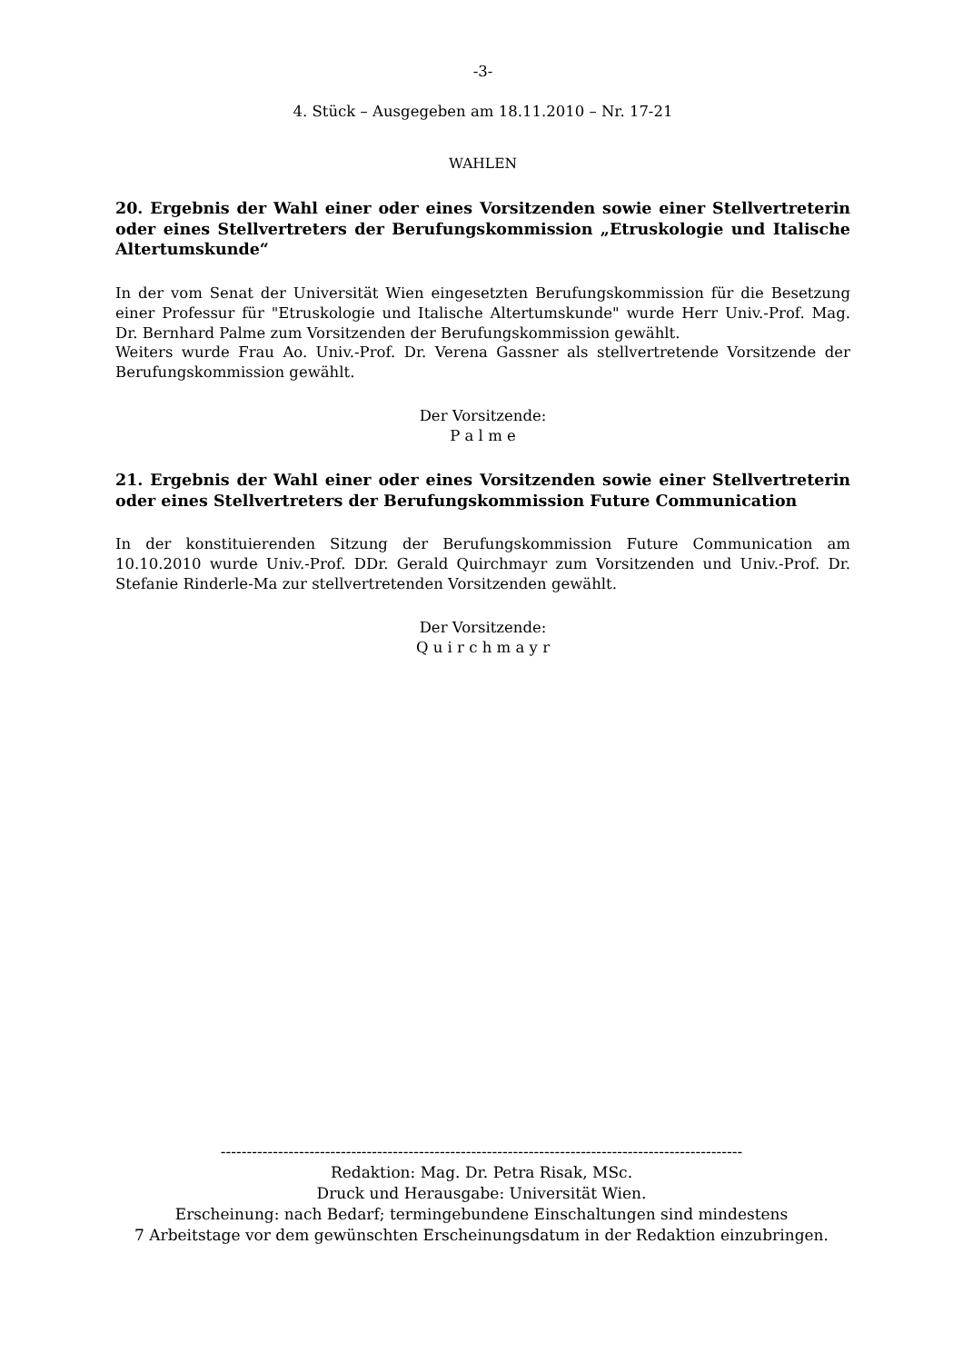-3-
4. Stück – Ausgegeben am 18.11.2010 – Nr. 17-21
WAHLEN
20. Ergebnis der Wahl einer oder eines Vorsitzenden sowie einer Stellvertreterin oder eines Stellvertreters der Berufungskommission „Etruskologie und Italische Altertumskunde“
In der vom Senat der Universität Wien eingesetzten Berufungskommission für die Besetzung einer Professur für "Etruskologie und Italische Altertumskunde" wurde Herr Univ.-Prof. Mag. Dr. Bernhard Palme zum Vorsitzenden der Berufungskommission gewählt.
Weiters wurde Frau Ao. Univ.-Prof. Dr. Verena Gassner als stellvertretende Vorsitzende der Berufungskommission gewählt.
Der Vorsitzende:
P a l m e
21. Ergebnis der Wahl einer oder eines Vorsitzenden sowie einer Stellvertreterin oder eines Stellvertreters der Berufungskommission Future Communication
In der konstituierenden Sitzung der Berufungskommission Future Communication am 10.10.2010 wurde Univ.-Prof. DDr. Gerald Quirchmayr zum Vorsitzenden und Univ.-Prof. Dr. Stefanie Rinderle-Ma zur stellvertretenden Vorsitzenden gewählt.
Der Vorsitzende:
Q u i r c h m a y r
----------------------------------------------------------------------------------------------------
Redaktion: Mag. Dr. Petra Risak, MSc.
Druck und Herausgabe: Universität Wien.
Erscheinung: nach Bedarf; termingebundene Einschaltungen sind mindestens
7 Arbeitstage vor dem gewünschten Erscheinungsdatum in der Redaktion einzubringen.